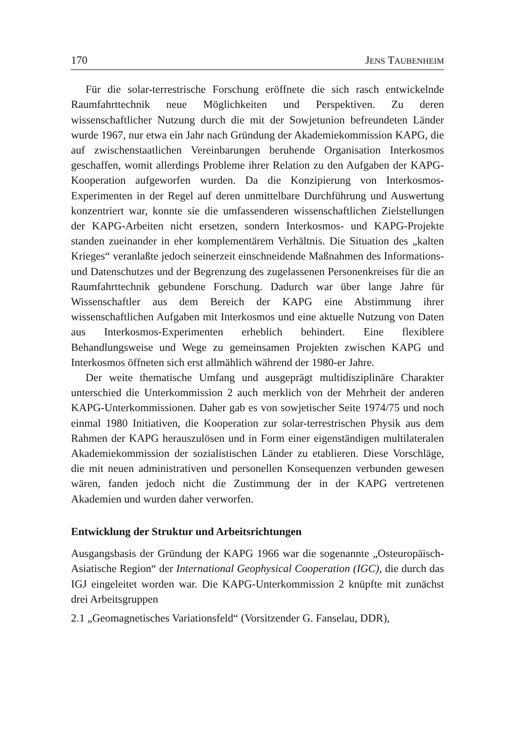170 JENS TAUBENHEIM
Für die solar-terrestrische Forschung eröffnete die sich rasch entwickelnde Raumfahrttechnik neue Möglichkeiten und Perspektiven. Zu deren wissenschaftlicher Nutzung durch die mit der Sowjetunion befreundeten Länder wurde 1967, nur etwa ein Jahr nach Gründung der Akademiekommission KAPG, die auf zwischenstaatlichen Vereinbarungen beruhende Organisation Interkosmos geschaffen, womit allerdings Probleme ihrer Relation zu den Aufgaben der KAPG-Kooperation aufgeworfen wurden. Da die Konzipierung von Interkosmos-Experimenten in der Regel auf deren unmittelbare Durchführung und Auswertung konzentriert war, konnte sie die umfassenderen wissenschaftlichen Zielstellungen der KAPG-Arbeiten nicht ersetzen, sondern Interkosmos- und KAPG-Projekte standen zueinander in eher komplementärem Verhältnis. Die Situation des „kalten Krieges“ veranlaßte jedoch seinerzeit einschneidende Maßnahmen des Informations- und Datenschutzes und der Begrenzung des zugelassenen Personenkreises für die an Raumfahrttechnik gebundene Forschung. Dadurch war über lange Jahre für Wissenschaftler aus dem Bereich der KAPG eine Abstimmung ihrer wissenschaftlichen Aufgaben mit Interkosmos und eine aktuelle Nutzung von Daten aus Interkosmos-Experimenten erheblich behindert. Eine flexiblere Behandlungsweise und Wege zu gemeinsamen Projekten zwischen KAPG und Interkosmos öffneten sich erst allmählich während der 1980-er Jahre.
Der weite thematische Umfang und ausgeprägt multidisziplinäre Charakter unterschied die Unterkommission 2 auch merklich von der Mehrheit der anderen KAPG-Unterkommissionen. Daher gab es von sowjetischer Seite 1974/75 und noch einmal 1980 Initiativen, die Kooperation zur solar-terrestrischen Physik aus dem Rahmen der KAPG herauszulösen und in Form einer eigenständigen multilateralen Akademiekommission der sozialistischen Länder zu etablieren. Diese Vorschläge, die mit neuen administrativen und personellen Konsequenzen verbunden gewesen wären, fanden jedoch nicht die Zustimmung der in der KAPG vertretenen Akademien und wurden daher verworfen.
Entwicklung der Struktur und Arbeitsrichtungen
Ausgangsbasis der Gründung der KAPG 1966 war die sogenannte „Osteuropäisch-Asiatische Region“ der International Geophysical Cooperation (IGC), die durch das IGJ eingeleitet worden war. Die KAPG-Unterkommission 2 knüpfte mit zunächst drei Arbeitsgruppen
2.1 „Geomagnetisches Variationsfeld“ (Vorsitzender G. Fanselau, DDR),